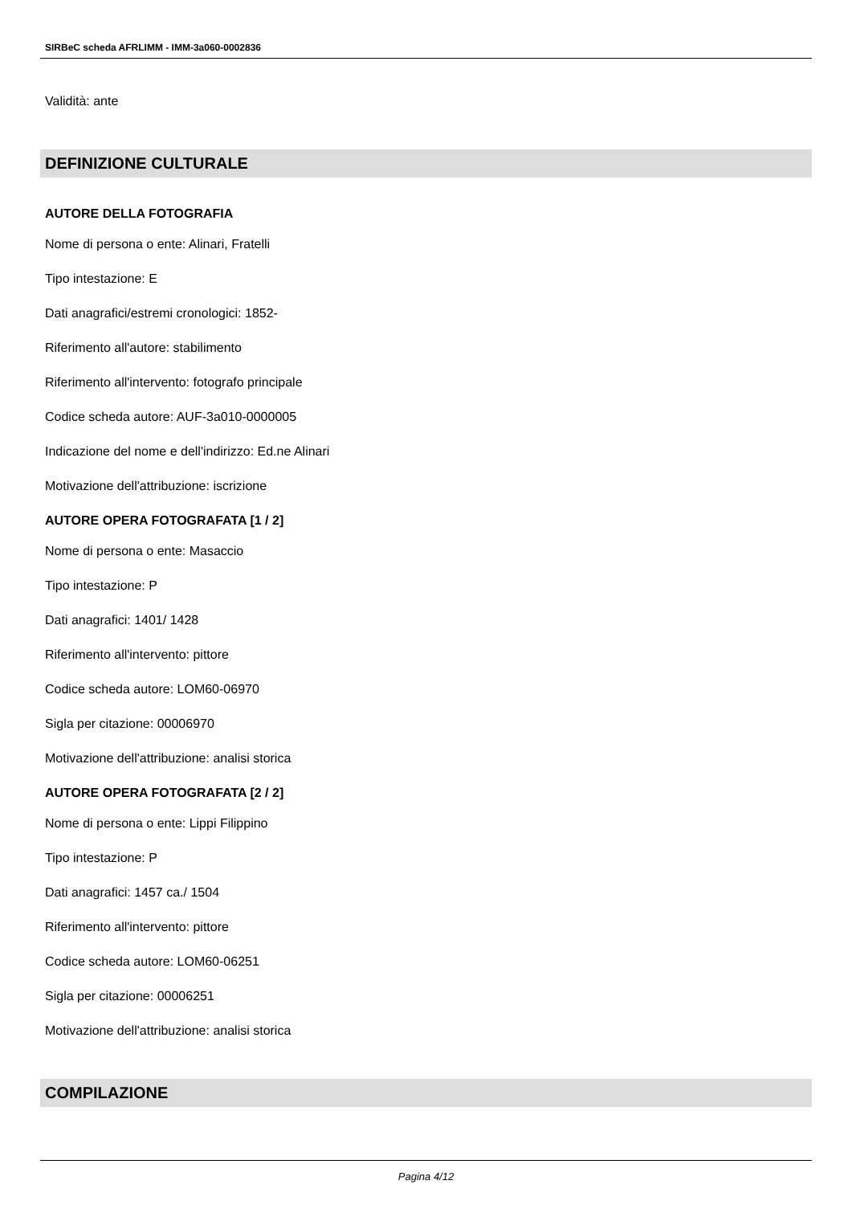SIRBeC scheda AFRLIMM - IMM-3a060-0002836
Validità: ante
DEFINIZIONE CULTURALE
AUTORE DELLA FOTOGRAFIA
Nome di persona o ente: Alinari, Fratelli
Tipo intestazione: E
Dati anagrafici/estremi cronologici: 1852-
Riferimento all'autore: stabilimento
Riferimento all'intervento: fotografo principale
Codice scheda autore: AUF-3a010-0000005
Indicazione del nome e dell'indirizzo: Ed.ne Alinari
Motivazione dell'attribuzione: iscrizione
AUTORE OPERA FOTOGRAFATA [1 / 2]
Nome di persona o ente: Masaccio
Tipo intestazione: P
Dati anagrafici: 1401/ 1428
Riferimento all'intervento: pittore
Codice scheda autore: LOM60-06970
Sigla per citazione: 00006970
Motivazione dell'attribuzione: analisi storica
AUTORE OPERA FOTOGRAFATA [2 / 2]
Nome di persona o ente: Lippi Filippino
Tipo intestazione: P
Dati anagrafici: 1457 ca./ 1504
Riferimento all'intervento: pittore
Codice scheda autore: LOM60-06251
Sigla per citazione: 00006251
Motivazione dell'attribuzione: analisi storica
COMPILAZIONE
Pagina 4/12